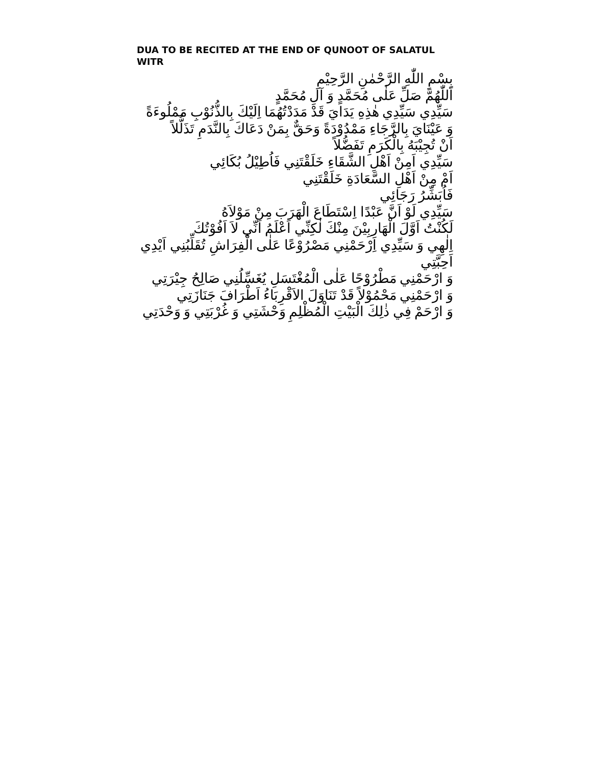DUA TO BE RECITED AT THE END OF QUNOOT OF SALATUL WITR
بِسْمِ اللّٰهِ الرَّحْمٰنِ الرَّحِيْمِ
اَللّٰهُمَّ صَلِّ عَلٰى مُحَمَّدٍ وَ آلِ مُحَمَّدٍ
سَيِّدِي سَيِّدِي هٰذِهِ يَدَايَ قَدْ مَدَدْتُهُمَا اِلَيْكَ بِالذُّنُوْبِ مَمْلُوءَةً
وَ عَيْنَايَ بِالرَّجَاءِ مَمْدُوْدَةً وَحَقٌّ بِمَنْ دَعَاكَ بِالنَّدَمِ تَذَلُّلاً
اَنْ تُجِيْبَهُ بِالْكَرَمِ تَفَضُّلاً
سَيِّدِي اَمِنْ اَهْلِ الشَّقَاءِ خَلَقْتَنِي فَاُطِيْلُ بُكَائِي
اَمْ مِنْ اَهْلِ السَّعَادَةِ خَلَقْتَنِي
فَاُبَشِّرُ رَجَائِي
سَيِّدِي لَوْ اَنَّ عَبْدًا اِسْتَطَاعَ الْهَرَبَ مِنْ مَوْلاَهُ
لَكُنْتُ اَوَّلَ الْهَارِبِيْنَ مِنْكَ لٰكِنِّي اَعْلَمُ اَنِّي لاَ اَفُوْتُكَ
اِلٰهِي وَ سَيِّدِي اِرْحَمْنِي مَصْرُوْعًا عَلٰى الْفِرَاشِ تُقَلِّبُنِي اَيْدِي اَحِبَّتِي
وَ ارْحَمْنِي مَطْرُوْحًا عَلٰى الْمُغْتَسَلِ يُغَسِّلُنِي صَالِحُ جِيْرَتِي
وَ ارْحَمْنِي مَحْمُوْلاً قَدْ تَنَاوَلَ الاَقْرِبَاءُ اَطْرَافَ جَنَازَتِي
وَ ارْحَمْ فِي ذٰلِكَ الْبَيْتِ الْمُظْلِمِ وَحْشَتِي وَ غُرْبَتِي وَ وَحْدَتِي